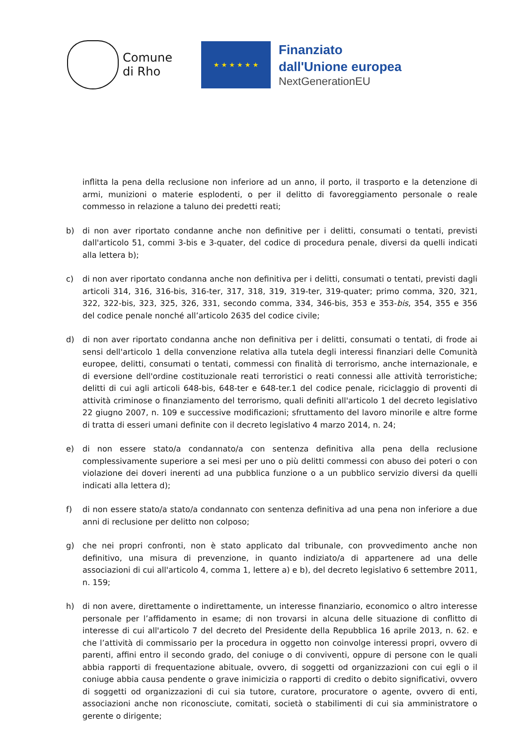Comune
di Rho
★ ★ ★ ★ ★ ★
Finanziato
dall'Unione europea
NextGenerationEU
inflitta la pena della reclusione non inferiore ad un anno, il porto, il trasporto e la detenzione di armi, munizioni o materie esplodenti, o per il delitto di favoreggiamento personale o reale commesso in relazione a taluno dei predetti reati;
b) di non aver riportato condanne anche non definitive per i delitti, consumati o tentati, previsti dall'articolo 51, commi 3-bis e 3-quater, del codice di procedura penale, diversi da quelli indicati alla lettera b);
c) di non aver riportato condanna anche non definitiva per i delitti, consumati o tentati, previsti dagli articoli 314, 316, 316-bis, 316-ter, 317, 318, 319, 319-ter, 319-quater; primo comma, 320, 321, 322, 322-bis, 323, 325, 326, 331, secondo comma, 334, 346-bis, 353 e 353-bis, 354, 355 e 356 del codice penale nonché all’articolo 2635 del codice civile;
d) di non aver riportato condanna anche non definitiva per i delitti, consumati o tentati, di frode ai sensi dell'articolo 1 della convenzione relativa alla tutela degli interessi finanziari delle Comunità europee, delitti, consumati o tentati, commessi con finalità di terrorismo, anche internazionale, e di eversione dell'ordine costituzionale reati terroristici o reati connessi alle attività terroristiche; delitti di cui agli articoli 648-bis, 648-ter e 648-ter.1 del codice penale, riciclaggio di proventi di attività criminose o finanziamento del terrorismo, quali definiti all'articolo 1 del decreto legislativo 22 giugno 2007, n. 109 e successive modificazioni; sfruttamento del lavoro minorile e altre forme di tratta di esseri umani definite con il decreto legislativo 4 marzo 2014, n. 24;
e) di non essere stato/a condannato/a con sentenza definitiva alla pena della reclusione complessivamente superiore a sei mesi per uno o più delitti commessi con abuso dei poteri o con violazione dei doveri inerenti ad una pubblica funzione o a un pubblico servizio diversi da quelli indicati alla lettera d);
f) di non essere stato/a stato/a condannato con sentenza definitiva ad una pena non inferiore a due anni di reclusione per delitto non colposo;
g) che nei propri confronti, non è stato applicato dal tribunale, con provvedimento anche non definitivo, una misura di prevenzione, in quanto indiziato/a di appartenere ad una delle associazioni di cui all'articolo 4, comma 1, lettere a) e b), del decreto legislativo 6 settembre 2011, n. 159;
h) di non avere, direttamente o indirettamente, un interesse finanziario, economico o altro interesse personale per l’affidamento in esame; di non trovarsi in alcuna delle situazione di conflitto di interesse di cui all'articolo 7 del decreto del Presidente della Repubblica 16 aprile 2013, n. 62. e che l’attività di commissario per la procedura in oggetto non coinvolge interessi propri, ovvero di parenti, affini entro il secondo grado, del coniuge o di conviventi, oppure di persone con le quali abbia rapporti di frequentazione abituale, ovvero, di soggetti od organizzazioni con cui egli o il coniuge abbia causa pendente o grave inimicizia o rapporti di credito o debito significativi, ovvero di soggetti od organizzazioni di cui sia tutore, curatore, procuratore o agente, ovvero di enti, associazioni anche non riconosciute, comitati, società o stabilimenti di cui sia amministratore o gerente o dirigente;